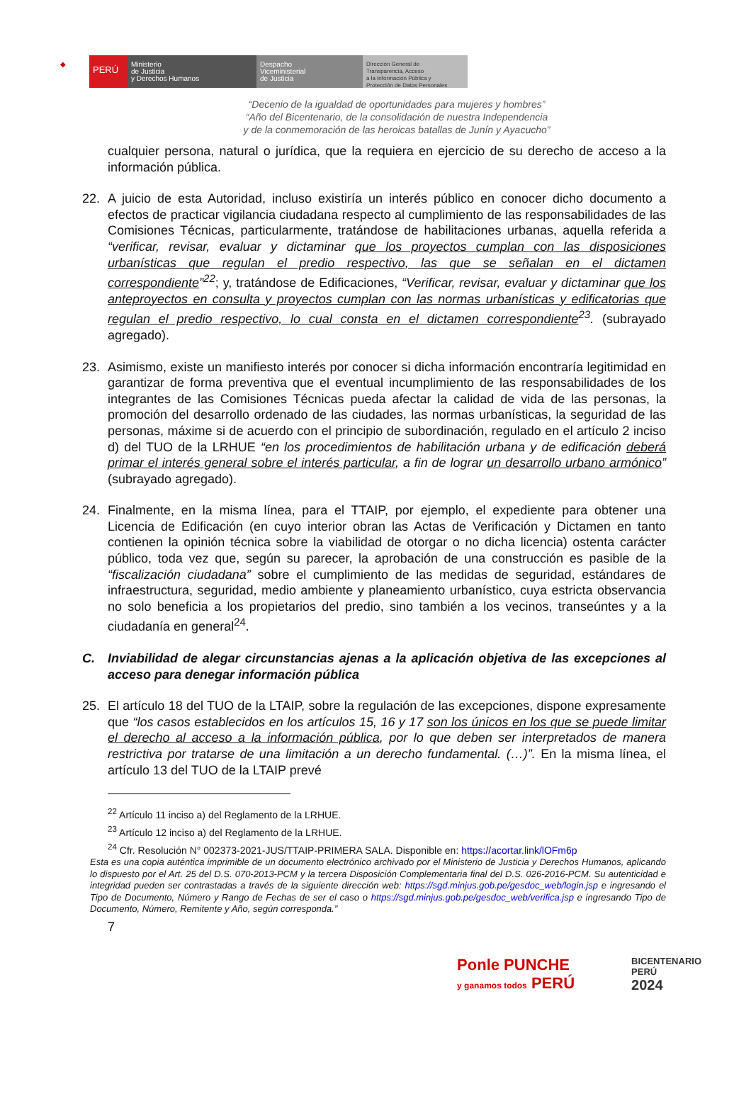◆
PERÚ
Ministerio
de Justicia
y Derechos Humanos
Despacho
Viceministerial
de Justicia
Dirección General de
Transparencia, Acceso
a la Información Pública y
Protección de Datos Personales
“Decenio de la igualdad de oportunidades para mujeres y hombres”
“Año del Bicentenario, de la consolidación de nuestra Independencia
y de la conmemoración de las heroicas batallas de Junín y Ayacucho”
cualquier persona, natural o jurídica, que la requiera en ejercicio de su derecho de acceso a la información pública.
22. A juicio de esta Autoridad, incluso existiría un interés público en conocer dicho documento a efectos de practicar vigilancia ciudadana respecto al cumplimiento de las responsabilidades de las Comisiones Técnicas, particularmente, tratándose de habilitaciones urbanas, aquella referida a “verificar, revisar, evaluar y dictaminar que los proyectos cumplan con las disposiciones urbanísticas que regulan el predio respectivo, las que se señalan en el dictamen correspondiente”<sup>22</sup>; y, tratándose de Edificaciones, “Verificar, revisar, evaluar y dictaminar que los anteproyectos en consulta y proyectos cumplan con las normas urbanísticas y edificatorias que regulan el predio respectivo, lo cual consta en el dictamen correspondiente<sup>23</sup>. (subrayado agregado).
23. Asimismo, existe un manifiesto interés por conocer si dicha información encontraría legitimidad en garantizar de forma preventiva que el eventual incumplimiento de las responsabilidades de los integrantes de las Comisiones Técnicas pueda afectar la calidad de vida de las personas, la promoción del desarrollo ordenado de las ciudades, las normas urbanísticas, la seguridad de las personas, máxime si de acuerdo con el principio de subordinación, regulado en el artículo 2 inciso d) del TUO de la LRHUE “en los procedimientos de habilitación urbana y de edificación deberá primar el interés general sobre el interés particular, a fin de lograr un desarrollo urbano armónico” (subrayado agregado).
24. Finalmente, en la misma línea, para el TTAIP, por ejemplo, el expediente para obtener una Licencia de Edificación (en cuyo interior obran las Actas de Verificación y Dictamen en tanto contienen la opinión técnica sobre la viabilidad de otorgar o no dicha licencia) ostenta carácter público, toda vez que, según su parecer, la aprobación de una construcción es pasible de la “fiscalización ciudadana” sobre el cumplimiento de las medidas de seguridad, estándares de infraestructura, seguridad, medio ambiente y planeamiento urbanístico, cuya estricta observancia no solo beneficia a los propietarios del predio, sino también a los vecinos, transeúntes y a la ciudadanía en general<sup>24</sup>.
C. Inviabilidad de alegar circunstancias ajenas a la aplicación objetiva de las excepciones al acceso para denegar información pública
25. El artículo 18 del TUO de la LTAIP, sobre la regulación de las excepciones, dispone expresamente que “los casos establecidos en los artículos 15, 16 y 17 son los únicos en los que se puede limitar el derecho al acceso a la información pública, por lo que deben ser interpretados de manera restrictiva por tratarse de una limitación a un derecho fundamental. (…)”. En la misma línea, el artículo 13 del TUO de la LTAIP prevé
<sup>22</sup> Artículo 11 inciso a) del Reglamento de la LRHUE.
<sup>23</sup> Artículo 12 inciso a) del Reglamento de la LRHUE.
<sup>24</sup> Cfr. Resolución N° 002373-2021-JUS/TTAIP-PRIMERA SALA. Disponible en: https://acortar.link/lOFm6p
Esta es una copia auténtica imprimible de un documento electrónico archivado por el Ministerio de Justicia y Derechos Humanos, aplicando lo dispuesto por el Art. 25 del D.S. 070-2013-PCM y la tercera Disposición Complementaria final del D.S. 026-2016-PCM. Su autenticidad e integridad pueden ser contrastadas a través de la siguiente dirección web: https://sgd.minjus.gob.pe/gesdoc_web/login.jsp e ingresando el Tipo de Documento, Número y Rango de Fechas de ser el caso o https://sgd.minjus.gob.pe/gesdoc_web/verifica.jsp e ingresando Tipo de Documento, Número, Remitente y Año, según corresponda.”
7
Ponle PUNCHE
y ganamos todos PERÚ
BICENTENARIO
PERÚ
2024